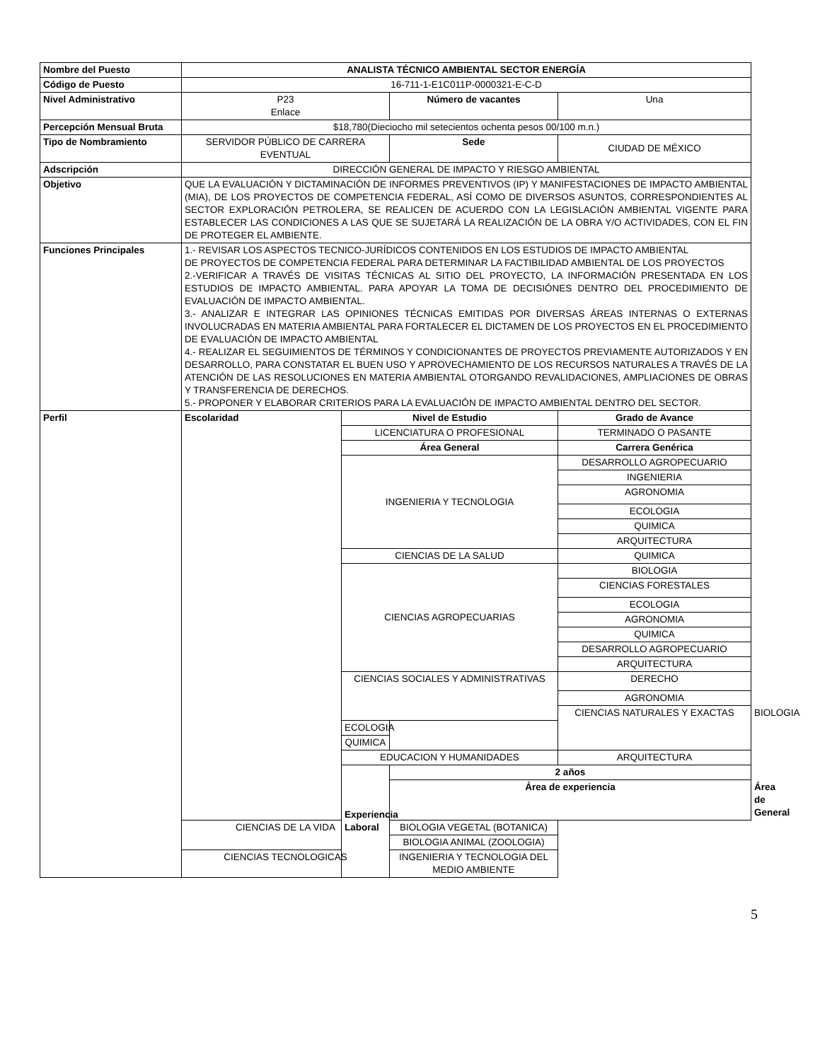| Nombre del Puesto | ANALISTA TÉCNICO AMBIENTAL SECTOR ENERGÍA | | | | | |
| Código de Puesto | 16-711-1-E1C011P-0000321-E-C-D | | | | | |
| Nivel Administrativo | P23 Enlace | | Número de vacantes | Una | | |
| Percepción Mensual Bruta | $18,780(Dieciocho mil setecientos ochenta pesos 00/100 m.n.) | | | | | |
| Tipo de Nombramiento | SERVIDOR PÚBLICO DE CARRERA EVENTUAL | | Sede | CIUDAD DE MÉXICO | | |
| Adscripción | DIRECCIÓN GENERAL DE IMPACTO Y RIESGO AMBIENTAL | | | | | |
| Objetivo | QUE LA EVALUACIÓN Y DICTAMINACIÓN DE INFORMES PREVENTIVOS (IP) Y MANIFESTACIONES DE IMPACTO AMBIENTAL (MIA), DE LOS PROYECTOS DE COMPETENCIA FEDERAL, ASÍ COMO DE DIVERSOS ASUNTOS, CORRESPONDIENTES AL SECTOR EXPLORACIÓN PETROLERA, SE REALICEN DE ACUERDO CON LA LEGISLACIÓN AMBIENTAL VIGENTE PARA ESTABLECER LAS CONDICIONES A LAS QUE SE SUJETARÁ LA REALIZACIÓN DE LA OBRA Y/O ACTIVIDADES, CON EL FIN DE PROTEGER EL AMBIENTE. | | | | | |
| Funciones Principales | 1.- REVISAR LOS ASPECTOS TECNICO-JURÍDICOS CONTENIDOS EN LOS ESTUDIOS DE IMPACTO AMBIENTAL DE PROYECTOS DE COMPETENCIA FEDERAL PARA DETERMINAR LA FACTIBILIDAD AMBIENTAL DE LOS PROYECTOS 2.-VERIFICAR A TRAVÉS DE VISITAS TÉCNICAS AL SITIO DEL PROYECTO, LA INFORMACIÓN PRESENTADA EN LOS ESTUDIOS DE IMPACTO AMBIENTAL. PARA APOYAR LA TOMA DE DECISIÓNES DENTRO DEL PROCEDIMIENTO DE EVALUACIÓN DE IMPACTO AMBIENTAL. 3.- ANALIZAR E INTEGRAR LAS OPINIONES TÉCNICAS EMITIDAS POR DIVERSAS ÁREAS INTERNAS O EXTERNAS INVOLUCRADAS EN MATERIA AMBIENTAL PARA FORTALECER EL DICTAMEN DE LOS PROYECTOS EN EL PROCEDIMIENTO DE EVALUACIÓN DE IMPACTO AMBIENTAL 4.- REALIZAR EL SEGUIMIENTOS DE TÉRMINOS Y CONDICIONANTES DE PROYECTOS PREVIAMENTE AUTORIZADOS Y EN DESARROLLO, PARA CONSTATAR EL BUEN USO Y APROVECHAMIENTO DE LOS RECURSOS NATURALES A TRAVÉS DE LA ATENCIÓN DE LAS RESOLUCIONES EN MATERIA AMBIENTAL OTORGANDO REVALIDACIONES, AMPLIACIONES DE OBRAS Y TRANSFERENCIA DE DERECHOS. 5.- PROPONER Y ELABORAR CRITERIOS PARA LA EVALUACIÓN DE IMPACTO AMBIENTAL DENTRO DEL SECTOR. | | | | | |
| Perfil | Escolaridad | Nivel de Estudio | | Grado de Avance | | |
| | | LICENCIATURA O PROFESIONAL | | TERMINADO O PASANTE | | |
| | | Área General | | Carrera Genérica | | |
| | | INGENIERIA Y TECNOLOGIA | | DESARROLLO AGROPECUARIO | | |
| | | | | INGENIERIA | | |
| | | | | AGRONOMIA | | |
| | | | | ECOLOGIA | | |
| | | | | QUIMICA | | |
| | | | | ARQUITECTURA | | |
| | | CIENCIAS DE LA SALUD | | QUIMICA | | |
| | | CIENCIAS AGROPECUARIAS | | BIOLOGIA | | |
| | | | | CIENCIAS FORESTALES | | |
| | | | | ECOLOGIA | | |
| | | | | AGRONOMIA | | |
| | | | | QUIMICA | | |
| | | | | DESARROLLO AGROPECUARIO | | |
| | | | | ARQUITECTURA | | |
| | | CIENCIAS SOCIALES Y ADMINISTRATIVAS | | DERECHO | | |
| | | | | AGRONOMIA | | |
| | | | | CIENCIAS NATURALES Y EXACTAS | | BIOLOGIA |
| | | ECOLOGIA | | | | |
| | | QUIMICA | | | | |
| | | EDUCACION Y HUMANIDADES | | ARQUITECTURA | | |
| | | Experiencia Laboral | 2 años | | | |
| | | | Área de experiencia | | Área de General | |
| | CIENCIAS DE LA VIDA | | BIOLOGIA VEGETAL (BOTANICA) | | | |
| | | | BIOLOGIA ANIMAL (ZOOLOGIA) | | | |
| | CIENCIAS TECNOLOGICAS | | INGENIERIA Y TECNOLOGIA DEL MEDIO AMBIENTE | | | |
5